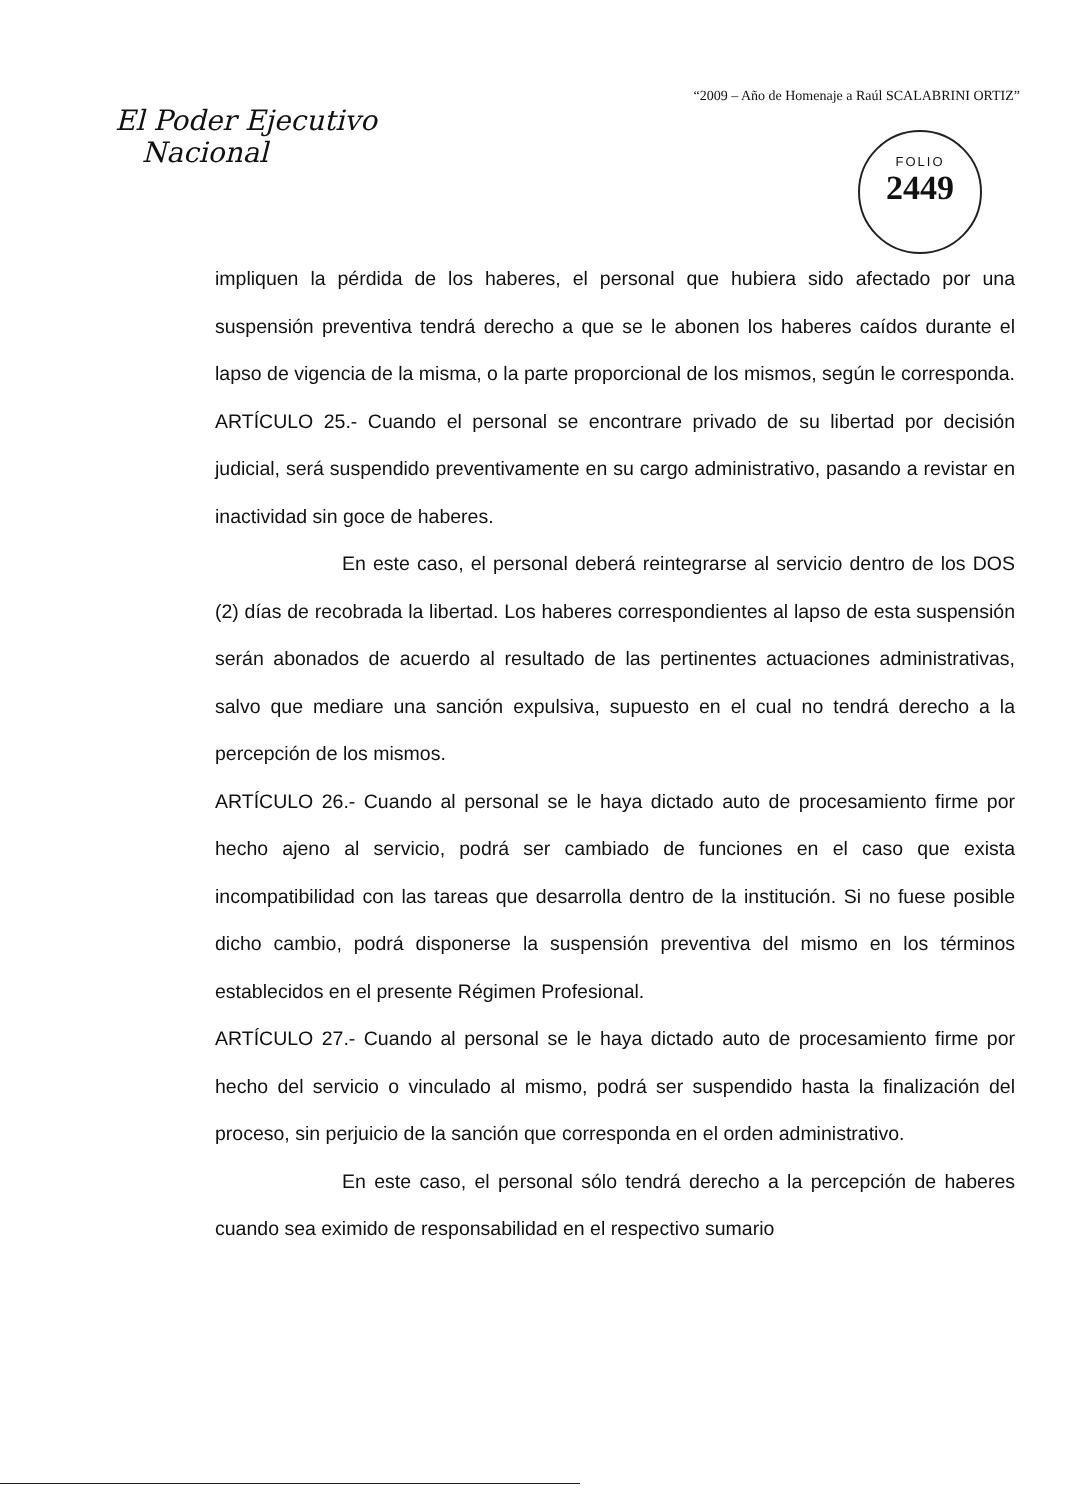“2009 – Año de Homenaje a Raúl SCALABRINI ORTIZ”
El Poder Ejecutivo
Nacional
FOLIO
2449
impliquen la pérdida de los haberes, el personal que hubiera sido afectado por una suspensión preventiva tendrá derecho a que se le abonen los haberes caídos durante el lapso de vigencia de la misma, o la parte proporcional de los mismos, según le corresponda.
ARTÍCULO 25.- Cuando el personal se encontrare privado de su libertad por decisión judicial, será suspendido preventivamente en su cargo administrativo, pasando a revistar en inactividad sin goce de haberes.
En este caso, el personal deberá reintegrarse al servicio dentro de los DOS (2) días de recobrada la libertad. Los haberes correspondientes al lapso de esta suspensión serán abonados de acuerdo al resultado de las pertinentes actuaciones administrativas, salvo que mediare una sanción expulsiva, supuesto en el cual no tendrá derecho a la percepción de los mismos.
ARTÍCULO 26.- Cuando al personal se le haya dictado auto de procesamiento firme por hecho ajeno al servicio, podrá ser cambiado de funciones en el caso que exista incompatibilidad con las tareas que desarrolla dentro de la institución. Si no fuese posible dicho cambio, podrá disponerse la suspensión preventiva del mismo en los términos establecidos en el presente Régimen Profesional.
ARTÍCULO 27.- Cuando al personal se le haya dictado auto de procesamiento firme por hecho del servicio o vinculado al mismo, podrá ser suspendido hasta la finalización del proceso, sin perjuicio de la sanción que corresponda en el orden administrativo.
En este caso, el personal sólo tendrá derecho a la percepción de haberes cuando sea eximido de responsabilidad en el respectivo sumario